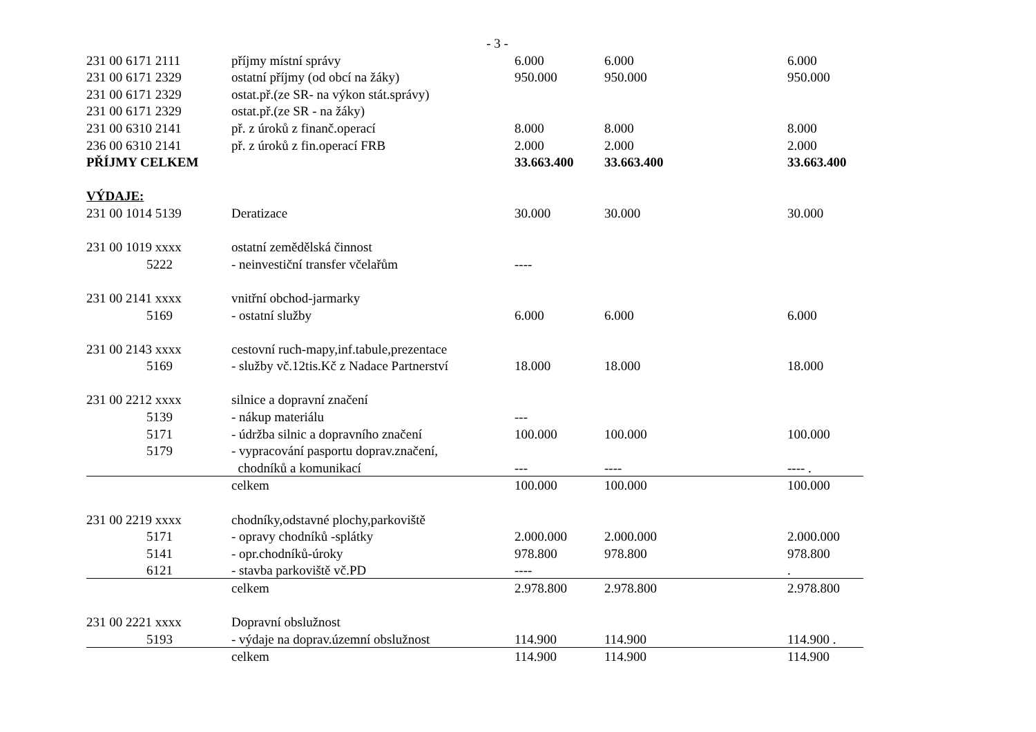- 3 -
| 231 00 6171 2111 | příjmy místní správy | 6.000 | 6.000 | 6.000 |
| 231 00 6171 2329 | ostatní příjmy (od obcí na žáky) | 950.000 | 950.000 | 950.000 |
| 231 00 6171 2329 | ostat.př.(ze SR- na výkon stát.správy) | | | |
| 231 00 6171 2329 | ostat.př.(ze SR - na žáky) | | | |
| 231 00 6310 2141 | př. z úroků z finanč.operací | 8.000 | 8.000 | 8.000 |
| 236 00 6310 2141 | př. z úroků z fin.operací FRB | 2.000 | 2.000 | 2.000 |
| PŘÍJMY CELKEM | | 33.663.400 | 33.663.400 | 33.663.400 |
| VÝDAJE: | | | | |
| 231 00 1014 5139 | Deratizace | 30.000 | 30.000 | 30.000 |
| 231 00 1019 xxxx | ostatní zemědělská činnost | | | |
| 5222 | - neinvestiční transfer včelařům | ---- | | |
| 231 00 2141 xxxx | vnitřní obchod-jarmarky | | | |
| 5169 | - ostatní služby | 6.000 | 6.000 | 6.000 |
| 231 00 2143 xxxx | cestovní ruch-mapy,inf.tabule,prezentace | | | |
| 5169 | - služby vč.12tis.Kč z Nadace Partnerství | 18.000 | 18.000 | 18.000 |
| 231 00 2212 xxxx | silnice a dopravní značení | | | |
| 5139 | - nákup materiálu | --- | | |
| 5171 | - údržba silnic a dopravního značení | 100.000 | 100.000 | 100.000 |
| 5179 | - vypracování pasportu doprav.značení, | | | |
| | chodníků a komunikací | --- | ---- | ---- . |
| | celkem | 100.000 | 100.000 | 100.000 |
| 231 00 2219 xxxx | chodníky,odstavné plochy,parkoviště | | | |
| 5171 | - opravy chodníků -splátky | 2.000.000 | 2.000.000 | 2.000.000 |
| 5141 | - opr.chodníků-úroky | 978.800 | 978.800 | 978.800 |
| 6121 | - stavba parkoviště vč.PD | ---- | | . |
| | celkem | 2.978.800 | 2.978.800 | 2.978.800 |
| 231 00 2221 xxxx | Dopravní obslužnost | | | |
| 5193 | - výdaje na doprav.územní obslužnost | 114.900 | 114.900 | 114.900 . |
| | celkem | 114.900 | 114.900 | 114.900 |